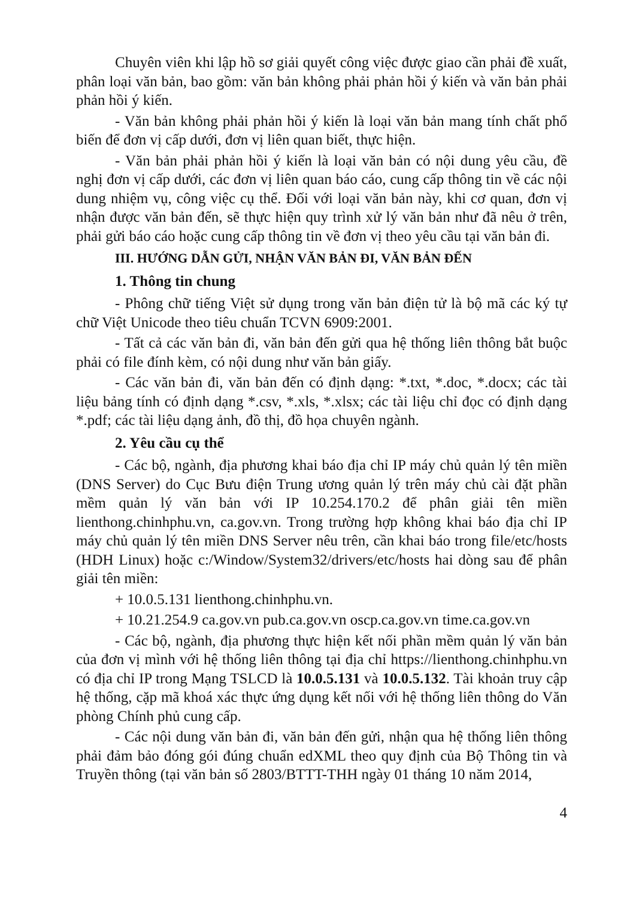Chuyên viên khi lập hồ sơ giải quyết công việc được giao cần phải đề xuất, phân loại văn bản, bao gồm: văn bản không phải phản hồi ý kiến và văn bản phải phản hồi ý kiến.
- Văn bản không phải phản hồi ý kiến là loại văn bản mang tính chất phổ biến để đơn vị cấp dưới, đơn vị liên quan biết, thực hiện.
- Văn bản phải phản hồi ý kiến là loại văn bản có nội dung yêu cầu, đề nghị đơn vị cấp dưới, các đơn vị liên quan báo cáo, cung cấp thông tin về các nội dung nhiệm vụ, công việc cụ thể. Đối với loại văn bản này, khi cơ quan, đơn vị nhận được văn bản đến, sẽ thực hiện quy trình xử lý văn bản như đã nêu ở trên, phải gửi báo cáo hoặc cung cấp thông tin về đơn vị theo yêu cầu tại văn bản đi.
III. HƯỚNG DẪN GỬI, NHẬN VĂN BẢN ĐI, VĂN BẢN ĐẾN
1. Thông tin chung
- Phông chữ tiếng Việt sử dụng trong văn bản điện tử là bộ mã các ký tự chữ Việt Unicode theo tiêu chuẩn TCVN 6909:2001.
- Tất cả các văn bản đi, văn bản đến gửi qua hệ thống liên thông bắt buộc phải có file đính kèm, có nội dung như văn bản giấy.
- Các văn bản đi, văn bản đến có định dạng: *.txt, *.doc, *.docx; các tài liệu bảng tính có định dạng *.csv, *.xls, *.xlsx; các tài liệu chỉ đọc có định dạng *.pdf; các tài liệu dạng ảnh, đồ thị, đồ họa chuyên ngành.
2. Yêu cầu cụ thể
- Các bộ, ngành, địa phương khai báo địa chỉ IP máy chủ quản lý tên miền (DNS Server) do Cục Bưu điện Trung ương quản lý trên máy chủ cài đặt phần mềm quản lý văn bản với IP 10.254.170.2 để phân giải tên miền lienthong.chinhphu.vn, ca.gov.vn. Trong trường hợp không khai báo địa chỉ IP máy chủ quản lý tên miền DNS Server nêu trên, cần khai báo trong file/etc/hosts (HDH Linux) hoặc c:/Window/System32/drivers/etc/hosts hai dòng sau để phân giải tên miền:
+ 10.0.5.131 lienthong.chinhphu.vn.
+ 10.21.254.9 ca.gov.vn pub.ca.gov.vn oscp.ca.gov.vn time.ca.gov.vn
- Các bộ, ngành, địa phương thực hiện kết nối phần mềm quản lý văn bản của đơn vị mình với hệ thống liên thông tại địa chỉ https://lienthong.chinhphu.vn có địa chỉ IP trong Mạng TSLCD là 10.0.5.131 và 10.0.5.132. Tài khoản truy cập hệ thống, cặp mã khoá xác thực ứng dụng kết nối với hệ thống liên thông do Văn phòng Chính phủ cung cấp.
- Các nội dung văn bản đi, văn bản đến gửi, nhận qua hệ thống liên thông phải đảm bảo đóng gói đúng chuẩn edXML theo quy định của Bộ Thông tin và Truyền thông (tại văn bản số 2803/BTTT-THH ngày 01 tháng 10 năm 2014,
4